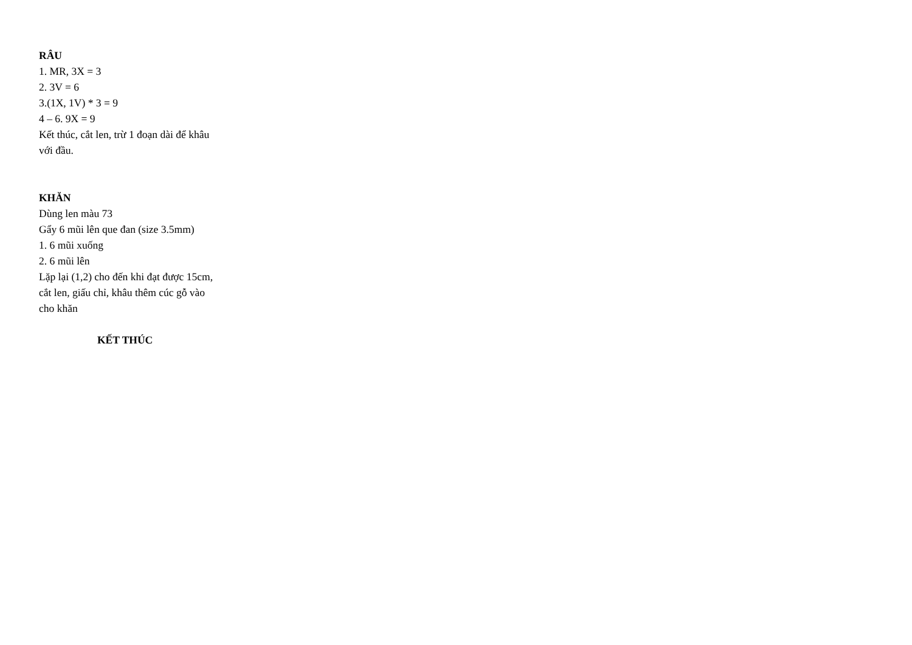RÂU
1. MR, 3X = 3
2. 3V = 6
3.(1X, 1V) * 3 = 9
4 – 6. 9X = 9
Kết thúc, cắt len, trừ 1 đoạn dài để khâu với đầu.
KHĂN
Dùng len màu 73
Gẩy 6 mũi lên que đan (size 3.5mm)
1. 6 mũi xuống
2. 6 mũi lên
Lặp lại (1,2) cho đến khi đạt được 15cm, cắt len, giấu chỉ, khâu thêm cúc gỗ vào cho khăn
KẾT THÚC